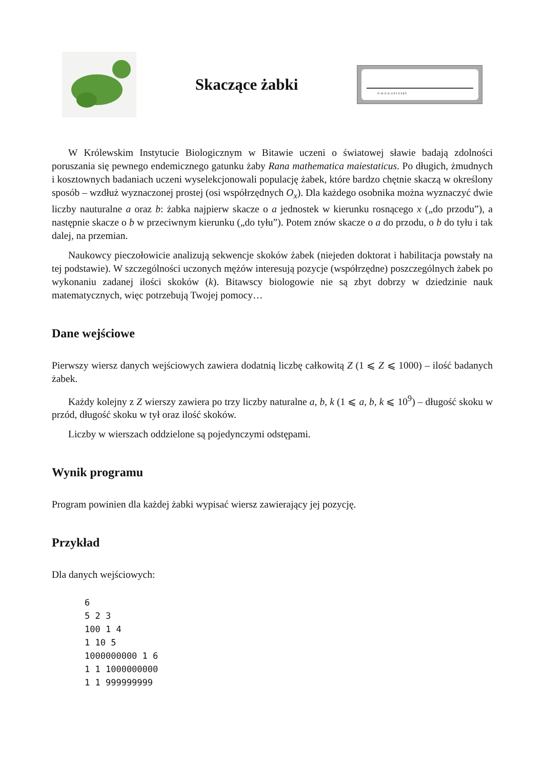Skaczące żabki
-5 -4 -3 -2 -1 0 1 2 3 4 5
W Królewskim Instytucie Biologicznym w Bitawie uczeni o światowej sławie badają zdolności poruszania się pewnego endemicznego gatunku żaby Rana mathematica maiestaticus. Po długich, żmudnych i kosztownych badaniach uczeni wyselekcjonowali populację żabek, które bardzo chętnie skaczą w określony sposób – wzdłuż wyznaczonej prostej (osi współrzędnych O<sub>x</sub>). Dla każdego osobnika można wyznaczyć dwie liczby nauturalne a oraz b: żabka najpierw skacze o a jednostek w kierunku rosnącego x („do przodu”), a następnie skacze o b w przeciwnym kierunku („do tyłu”). Potem znów skacze o a do przodu, o b do tyłu i tak dalej, na przemian.
Naukowcy pieczołowicie analizują sekwencje skoków żabek (niejeden doktorat i habilitacja powstały na tej podstawie). W szczególności uczonych mężów interesują pozycje (współrzędne) poszczególnych żabek po wykonaniu zadanej ilości skoków (k). Bitawscy biologowie nie są zbyt dobrzy w dziedzinie nauk matematycznych, więc potrzebują Twojej pomocy…
Dane wejściowe
Pierwszy wiersz danych wejściowych zawiera dodatnią liczbę całkowitą Z (1 ⩽ Z ⩽ 1000) – ilość badanych żabek.
Każdy kolejny z Z wierszy zawiera po trzy liczby naturalne a, b, k (1 ⩽ a, b, k ⩽ 10<sup>9</sup>) – długość skoku w przód, długość skoku w tył oraz ilość skoków.
Liczby w wierszach oddzielone są pojedynczymi odstępami.
Wynik programu
Program powinien dla każdej żabki wypisać wiersz zawierający jej pozycję.
Przykład
Dla danych wejściowych:
6
5 2 3
100 1 4
1 10 5
1000000000 1 6
1 1 1000000000
1 1 999999999